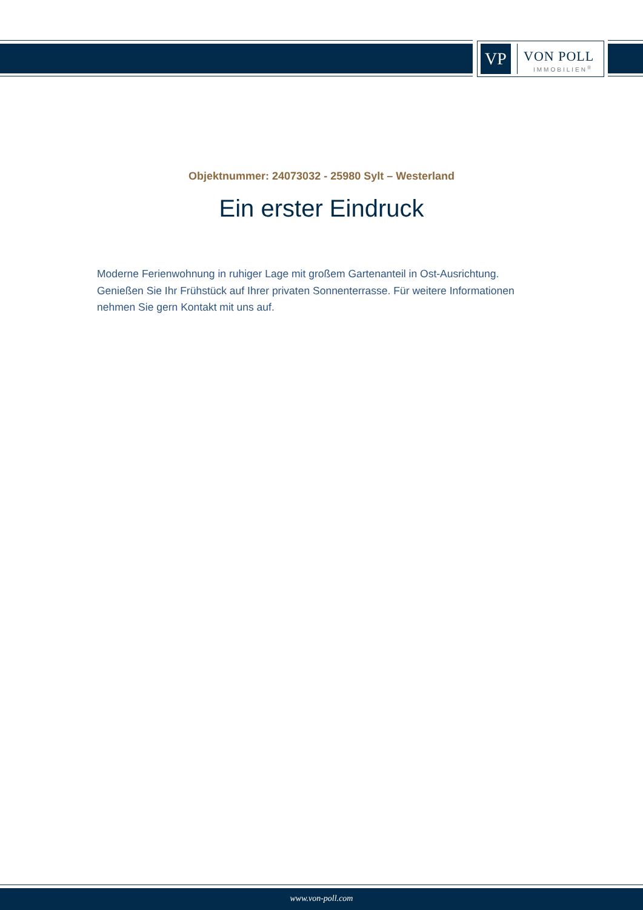VP
VON POLL
IMMOBILIEN<sup>®</sup>
Objektnummer: 24073032 - 25980 Sylt – Westerland
Ein erster Eindruck
Moderne Ferienwohnung in ruhiger Lage mit großem Gartenanteil in Ost-Ausrichtung. Genießen Sie Ihr Frühstück auf Ihrer privaten Sonnenterrasse. Für weitere Informationen nehmen Sie gern Kontakt mit uns auf.
www.von-poll.com